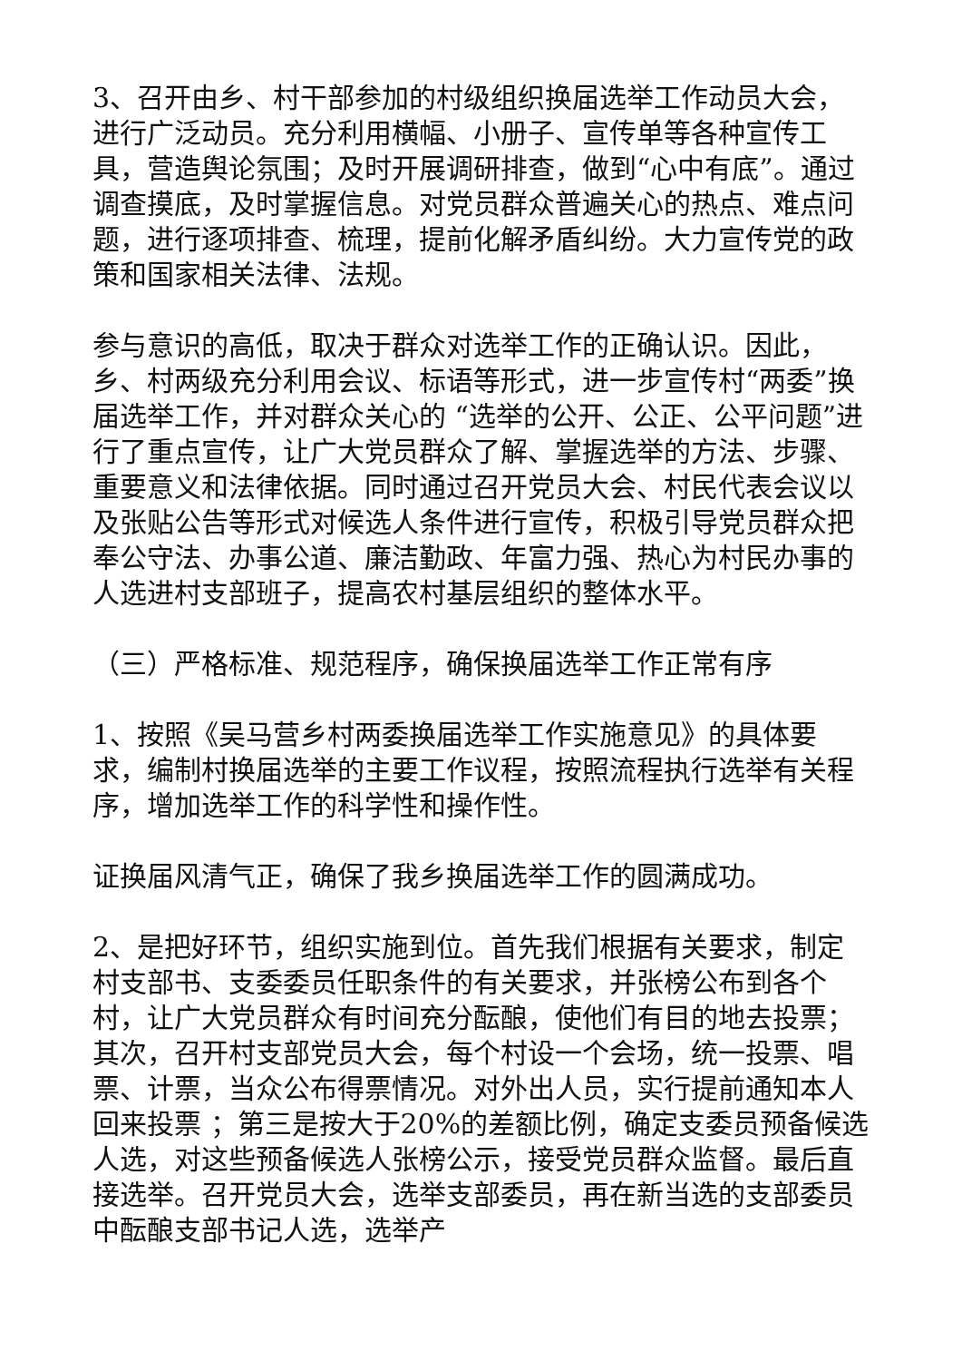3、召开由乡、村干部参加的村级组织换届选举工作动员大会，进行广泛动员。充分利用横幅、小册子、宣传单等各种宣传工具，营造舆论氛围；及时开展调研排查，做到“心中有底”。通过调查摸底，及时掌握信息。对党员群众普遍关心的热点、难点问题，进行逐项排查、梳理，提前化解矛盾纠纷。大力宣传党的政策和国家相关法律、法规。
参与意识的高低，取决于群众对选举工作的正确认识。因此，乡、村两级充分利用会议、标语等形式，进一步宣传村“两委”换届选举工作，并对群众关心的 “选举的公开、公正、公平问题”进行了重点宣传，让广大党员群众了解、掌握选举的方法、步骤、重要意义和法律依据。同时通过召开党员大会、村民代表会议以及张贴公告等形式对候选人条件进行宣传，积极引导党员群众把奉公守法、办事公道、廉洁勤政、年富力强、热心为村民办事的人选进村支部班子，提高农村基层组织的整体水平。
（三）严格标准、规范程序，确保换届选举工作正常有序
1、按照《吴马营乡村两委换届选举工作实施意见》的具体要求，编制村换届选举的主要工作议程，按照流程执行选举有关程序，增加选举工作的科学性和操作性。
证换届风清气正，确保了我乡换届选举工作的圆满成功。
2、是把好环节，组织实施到位。首先我们根据有关要求，制定村支部书、支委委员任职条件的有关要求，并张榜公布到各个村，让广大党员群众有时间充分酝酿，使他们有目的地去投票；其次，召开村支部党员大会，每个村设一个会场，统一投票、唱票、计票，当众公布得票情况。对外出人员，实行提前通知本人回来投票 ；第三是按大于20%的差额比例，确定支委员预备候选人选，对这些预备候选人张榜公示，接受党员群众监督。最后直接选举。召开党员大会，选举支部委员，再在新当选的支部委员中酝酿支部书记人选，选举产